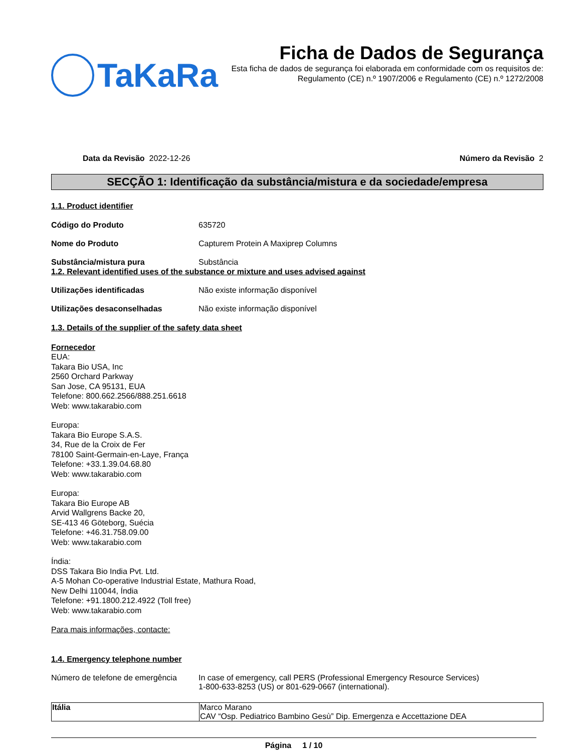TaKaRa
Ficha de Dados de Segurança
Esta ficha de dados de segurança foi elaborada em conformidade com os requisitos de:
Regulamento (CE) n.º 1907/2006 e Regulamento (CE) n.º 1272/2008
Data da Revisão 2022-12-26 Número da Revisão 2
SECÇÃO 1: Identificação da substância/mistura e da sociedade/empresa
1.1. Product identifier
Código do Produto 635720
Nome do Produto Capturem Protein A Maxiprep Columns
Substância/mistura pura Substância
1.2. Relevant identified uses of the substance or mixture and uses advised against
Utilizações identificadas Não existe informação disponível
Utilizações desaconselhadas Não existe informação disponível
1.3. Details of the supplier of the safety data sheet
Fornecedor
EUA:
Takara Bio USA, Inc
2560 Orchard Parkway
San Jose, CA 95131, EUA
Telefone: 800.662.2566/888.251.6618
Web: www.takarabio.com
Europa:
Takara Bio Europe S.A.S.
34, Rue de la Croix de Fer
78100 Saint-Germain-en-Laye, França
Telefone: +33.1.39.04.68.80
Web: www.takarabio.com
Europa:
Takara Bio Europe AB
Arvid Wallgrens Backe 20,
SE-413 46 Göteborg, Suécia
Telefone: +46.31.758.09.00
Web: www.takarabio.com
Índia:
DSS Takara Bio India Pvt. Ltd.
A-5 Mohan Co-operative Industrial Estate, Mathura Road,
New Delhi 110044, Índia
Telefone: +91.1800.212.4922 (Toll free)
Web: www.takarabio.com
Para mais informações, contacte:
1.4. Emergency telephone number
Número de telefone de emergência In case of emergency, call PERS (Professional Emergency Resource Services)
1-800-633-8253 (US) or 801-629-0667 (international).
| Itália | Marco Marano CAV “Osp. Pediatrico Bambino Gesù” Dip. Emergenza e Accettazione DEA |
Página 1 / 10